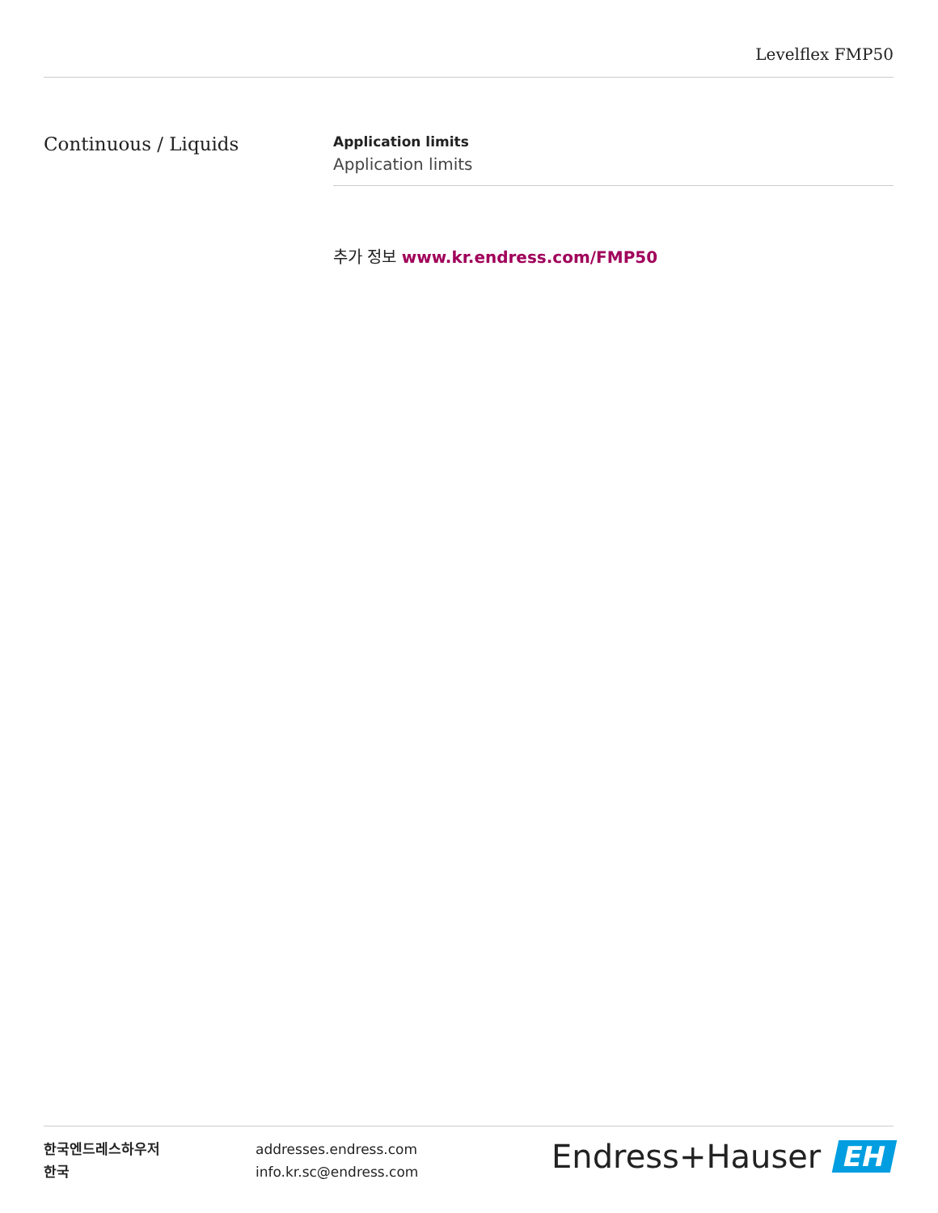Levelflex FMP50
Continuous / Liquids
Application limits
Application limits
추가 정보 www.kr.endress.com/FMP50
한국엔드레스하우저
한국
addresses.endress.com
info.kr.sc@endress.com
Endress+Hauser EH